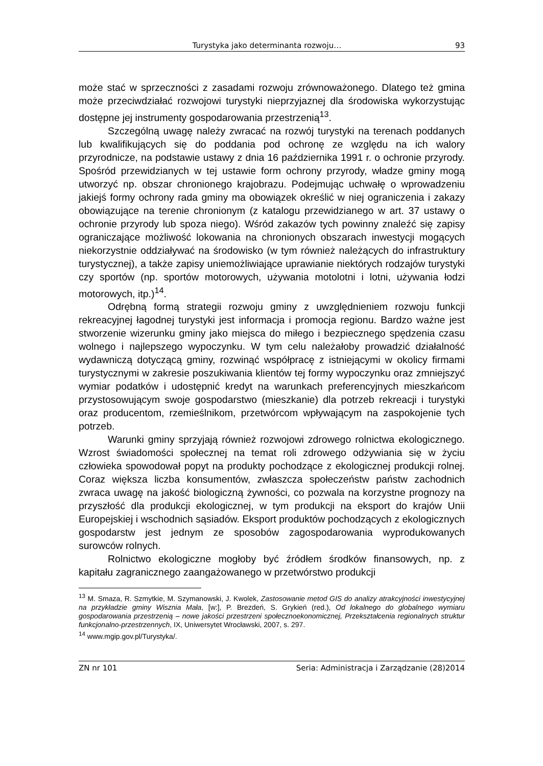Turystyka jako determinanta rozwoju… 93
może stać w sprzeczności z zasadami rozwoju zrównoważonego. Dlatego też gmina może przeciwdziałać rozwojowi turystyki nieprzyjaznej dla środowiska wykorzystując dostępne jej instrumenty gospodarowania przestrzenią<sup>13</sup>.
Szczególną uwagę należy zwracać na rozwój turystyki na terenach poddanych lub kwalifikujących się do poddania pod ochronę ze względu na ich walory przyrodnicze, na podstawie ustawy z dnia 16 października 1991 r. o ochronie przyrody. Spośród przewidzianych w tej ustawie form ochrony przyrody, władze gminy mogą utworzyć np. obszar chronionego krajobrazu. Podejmując uchwałę o wprowadzeniu jakiejś formy ochrony rada gminy ma obowiązek określić w niej ograniczenia i zakazy obowiązujące na terenie chronionym (z katalogu przewidzianego w art. 37 ustawy o ochronie przyrody lub spoza niego). Wśród zakazów tych powinny znaleźć się zapisy ograniczające możliwość lokowania na chronionych obszarach inwestycji mogących niekorzystnie oddziaływać na środowisko (w tym również należących do infrastruktury turystycznej), a także zapisy uniemożliwiające uprawianie niektórych rodzajów turystyki czy sportów (np. sportów motorowych, używania motolotni i lotni, używania łodzi motorowych, itp.)<sup>14</sup>.
Odrębną formą strategii rozwoju gminy z uwzględnieniem rozwoju funkcji rekreacyjnej łagodnej turystyki jest informacja i promocja regionu. Bardzo ważne jest stworzenie wizerunku gminy jako miejsca do miłego i bezpiecznego spędzenia czasu wolnego i najlepszego wypoczynku. W tym celu należałoby prowadzić działalność wydawniczą dotyczącą gminy, rozwinąć współpracę z istniejącymi w okolicy firmami turystycznymi w zakresie poszukiwania klientów tej formy wypoczynku oraz zmniejszyć wymiar podatków i udostępnić kredyt na warunkach preferencyjnych mieszkańcom przystosowującym swoje gospodarstwo (mieszkanie) dla potrzeb rekreacji i turystyki oraz producentom, rzemieślnikom, przetwórcom wpływającym na zaspokojenie tych potrzeb.
Warunki gminy sprzyjają również rozwojowi zdrowego rolnictwa ekologicznego. Wzrost świadomości społecznej na temat roli zdrowego odżywiania się w życiu człowieka spowodował popyt na produkty pochodzące z ekologicznej produkcji rolnej. Coraz większa liczba konsumentów, zwłaszcza społeczeństw państw zachodnich zwraca uwagę na jakość biologiczną żywności, co pozwala na korzystne prognozy na przyszłość dla produkcji ekologicznej, w tym produkcji na eksport do krajów Unii Europejskiej i wschodnich sąsiadów. Eksport produktów pochodzących z ekologicznych gospodarstw jest jednym ze sposobów zagospodarowania wyprodukowanych surowców rolnych.
Rolnictwo ekologiczne mogłoby być źródłem środków finansowych, np. z kapitału zagranicznego zaangażowanego w przetwórstwo produkcji
<sup>13</sup> M. Smaza, R. Szmytkie, M. Szymanowski, J. Kwolek, Zastosowanie metod GIS do analizy atrakcyjności inwestycyjnej na przykładzie gminy Wisznia Mała, [w:], P. Brezdeń, S. Grykień (red.), Od lokalnego do globalnego wymiaru gospodarowania przestrzenią – nowe jakości przestrzeni społecznoekonomicznej, Przekształcenia regionalnych struktur funkcjonalno-przestrzennych, IX, Uniwersytet Wrocławski, 2007, s. 297.
<sup>14</sup> www.mgip.gov.pl/Turystyka/.
ZN nr 101 Seria: Administracja i Zarządzanie (28)2014